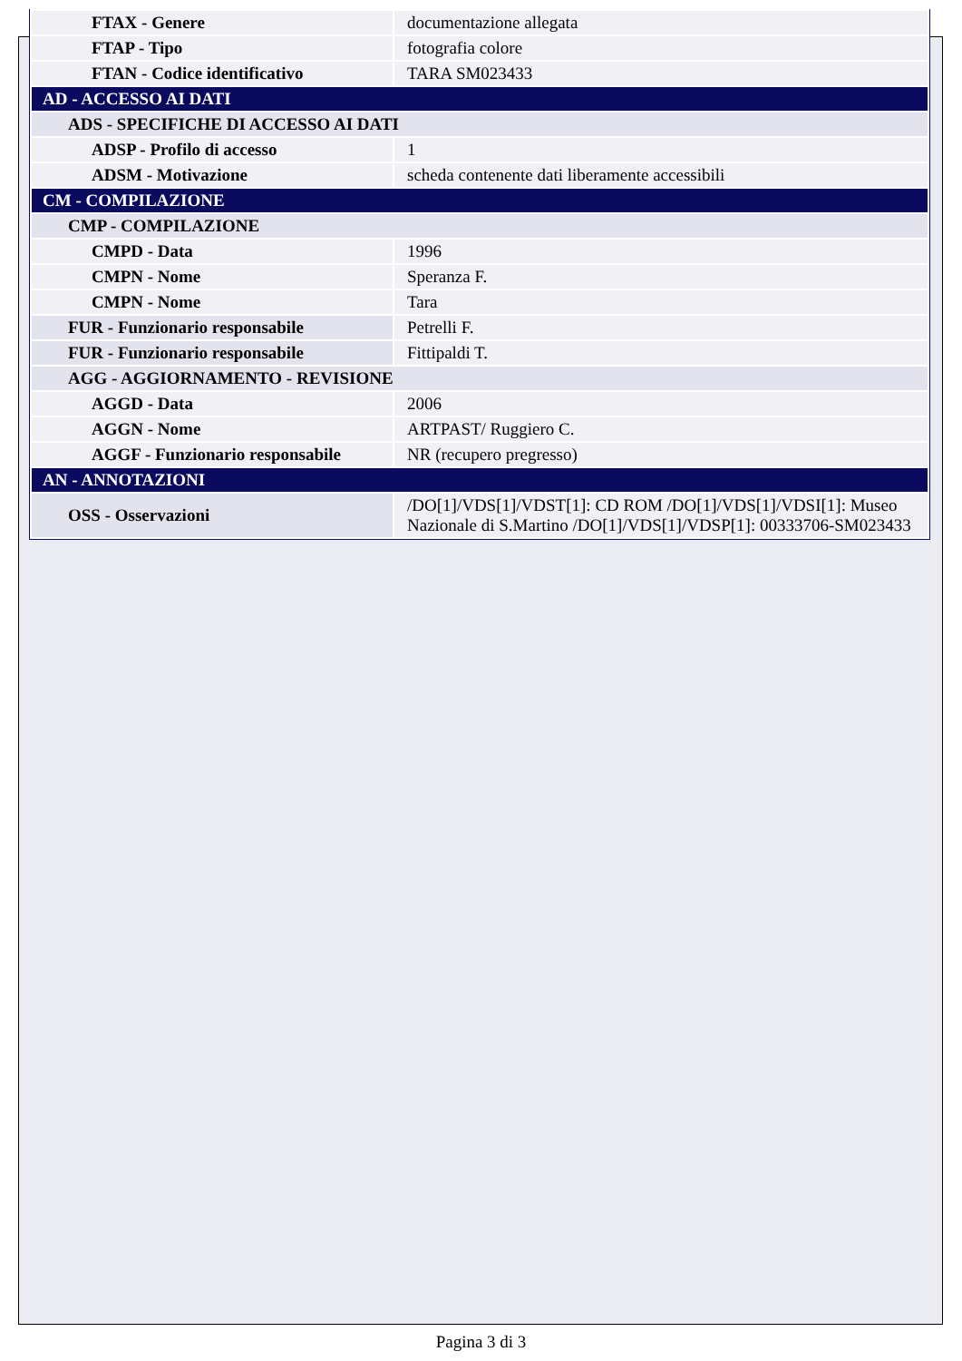| FTAX - Genere | documentazione allegata |
| FTAP - Tipo | fotografia colore |
| FTAN - Codice identificativo | TARA SM023433 |
| AD - ACCESSO AI DATI | |
| ADS - SPECIFICHE DI ACCESSO AI DATI | |
| ADSP - Profilo di accesso | 1 |
| ADSM - Motivazione | scheda contenente dati liberamente accessibili |
| CM - COMPILAZIONE | |
| CMP - COMPILAZIONE | |
| CMPD - Data | 1996 |
| CMPN - Nome | Speranza F. |
| CMPN - Nome | Tara |
| FUR - Funzionario responsabile | Petrelli F. |
| FUR - Funzionario responsabile | Fittipaldi T. |
| AGG - AGGIORNAMENTO - REVISIONE | |
| AGGD - Data | 2006 |
| AGGN - Nome | ARTPAST/ Ruggiero C. |
| AGGF - Funzionario responsabile | NR (recupero pregresso) |
| AN - ANNOTAZIONI | |
| OSS - Osservazioni | /DO[1]/VDS[1]/VDST[1]: CD ROM /DO[1]/VDS[1]/VDSI[1]: Museo Nazionale di S.Martino /DO[1]/VDS[1]/VDSP[1]: 00333706-SM023433 |
Pagina 3 di 3